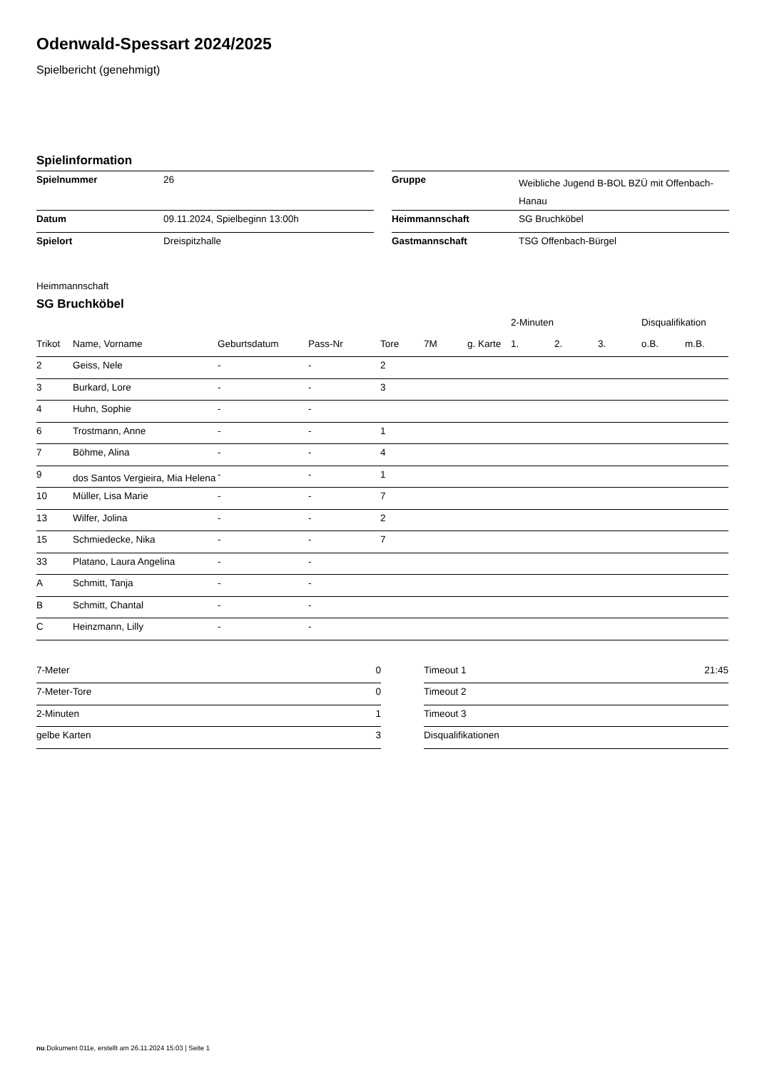Odenwald-Spessart 2024/2025
Spielbericht (genehmigt)
Spielinformation
| Spielnummer | 26 |
| Datum | 09.11.2024, Spielbeginn 13:00h |
| Spielort | Dreispitzhalle |
| Gruppe | Weibliche Jugend B-BOL BZÜ mit Offenbach-Hanau |
| Heimmannschaft | SG Bruchköbel |
| Gastmannschaft | TSG Offenbach-Bürgel |
Heimmannschaft
SG Bruchköbel
| | | | | | | | 2-Minuten | | | Disqualifikation | |
| --- | --- | --- | --- | --- | --- | --- | --- | --- | --- | --- | --- |
| Trikot | Name, Vorname | Geburtsdatum | Pass-Nr | Tore | 7M | g. Karte | 1. | 2. | 3. | o.B. | m.B. |
| 2 | Geiss, Nele | - | - | 2 | | | | | | | |
| 3 | Burkard, Lore | - | - | 3 | | | | | | | |
| 4 | Huhn, Sophie | - | - | | | | | | | | |
| 6 | Trostmann, Anne | - | - | 1 | | | | | | | |
| 7 | Böhme, Alina | - | - | 4 | | | | | | | |
| 9 | dos Santos Vergieira, Mia Helena | - | - | 1 | | | | | | | |
| 10 | Müller, Lisa Marie | - | - | 7 | | | | | | | |
| 13 | Wilfer, Jolina | - | - | 2 | | | | | | | |
| 15 | Schmiedecke, Nika | - | - | 7 | | | | | | | |
| 33 | Platano, Laura Angelina | - | - | | | | | | | | |
| A | Schmitt, Tanja | - | - | | | | | | | | |
| B | Schmitt, Chantal | - | - | | | | | | | | |
| C | Heinzmann, Lilly | - | - | | | | | | | | |
| 7-Meter | 0 |
| 7-Meter-Tore | 0 |
| 2-Minuten | 1 |
| gelbe Karten | 3 |
| Timeout 1 | 21:45 |
| Timeout 2 | |
| Timeout 3 | |
| Disqualifikationen | |
nu.Dokument 011e, erstellt am 26.11.2024 15:03 | Seite 1